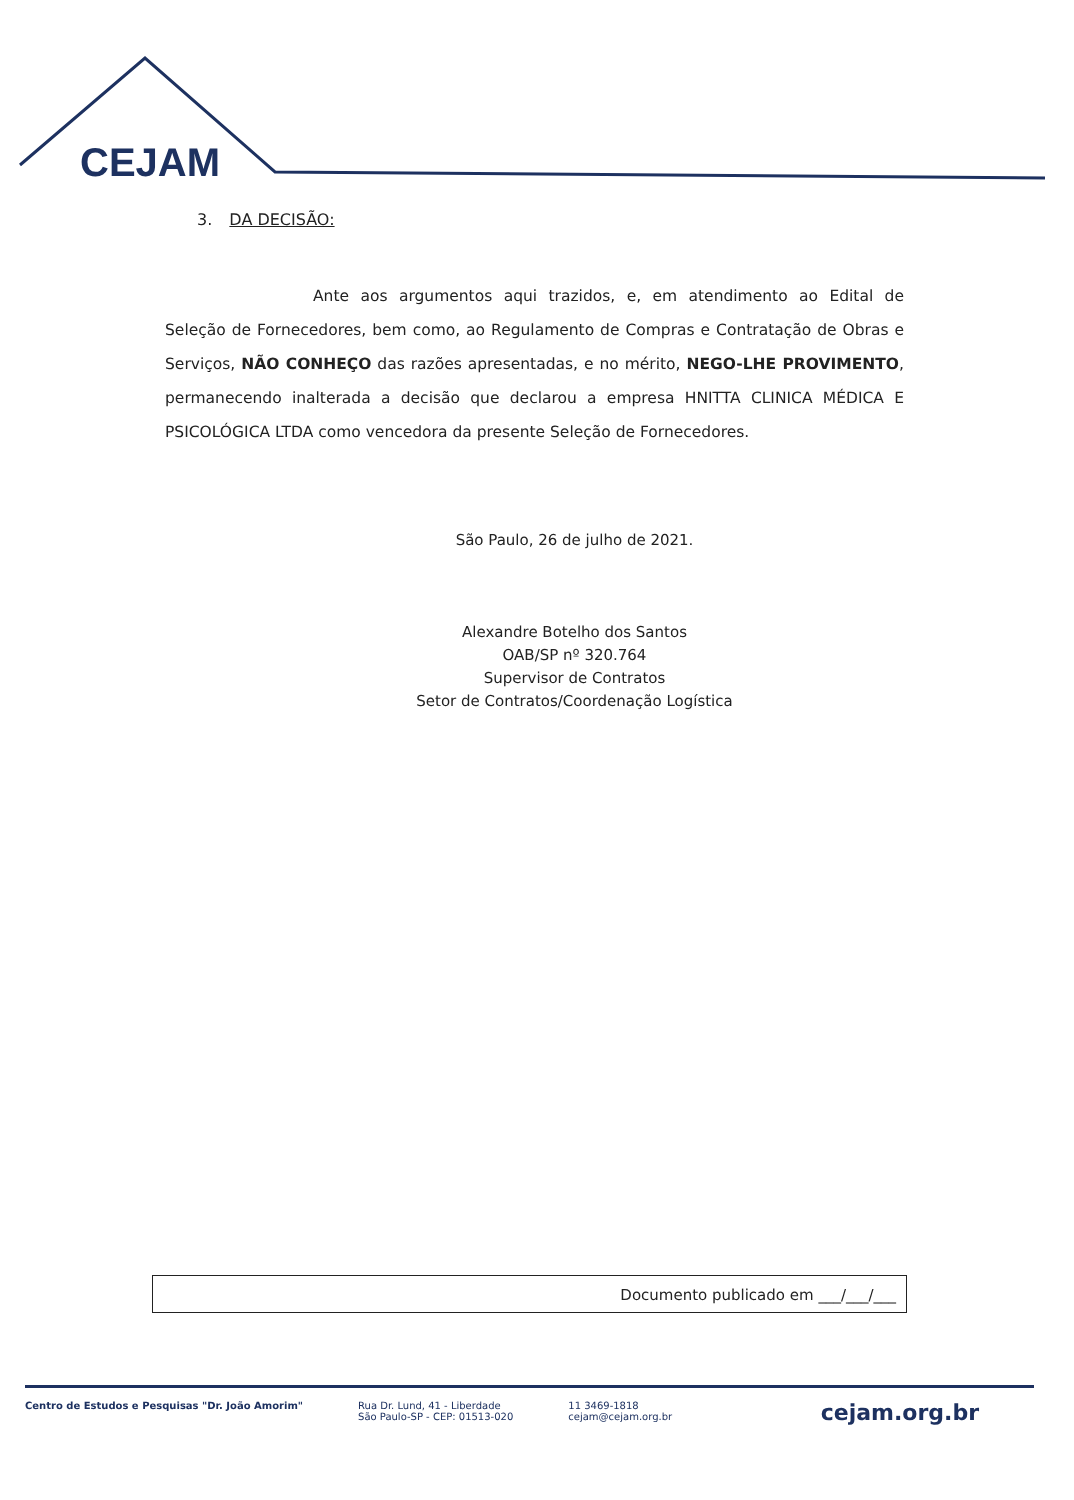CEJAM
3. DA DECISÃO:
Ante aos argumentos aqui trazidos, e, em atendimento ao Edital de Seleção de Fornecedores, bem como, ao Regulamento de Compras e Contratação de Obras e Serviços, NÃO CONHEÇO das razões apresentadas, e no mérito, NEGO-LHE PROVIMENTO, permanecendo inalterada a decisão que declarou a empresa HNITTA CLINICA MÉDICA E PSICOLÓGICA LTDA como vencedora da presente Seleção de Fornecedores.
São Paulo, 26 de julho de 2021.
Alexandre Botelho dos Santos
OAB/SP nº 320.764
Supervisor de Contratos
Setor de Contratos/Coordenação Logística
Documento publicado em ___/___/___
Centro de Estudos e Pesquisas "Dr. João Amorim"
Rua Dr. Lund, 41 - Liberdade
São Paulo-SP - CEP: 01513-020
11 3469-1818
cejam@cejam.org.br
cejam.org.br